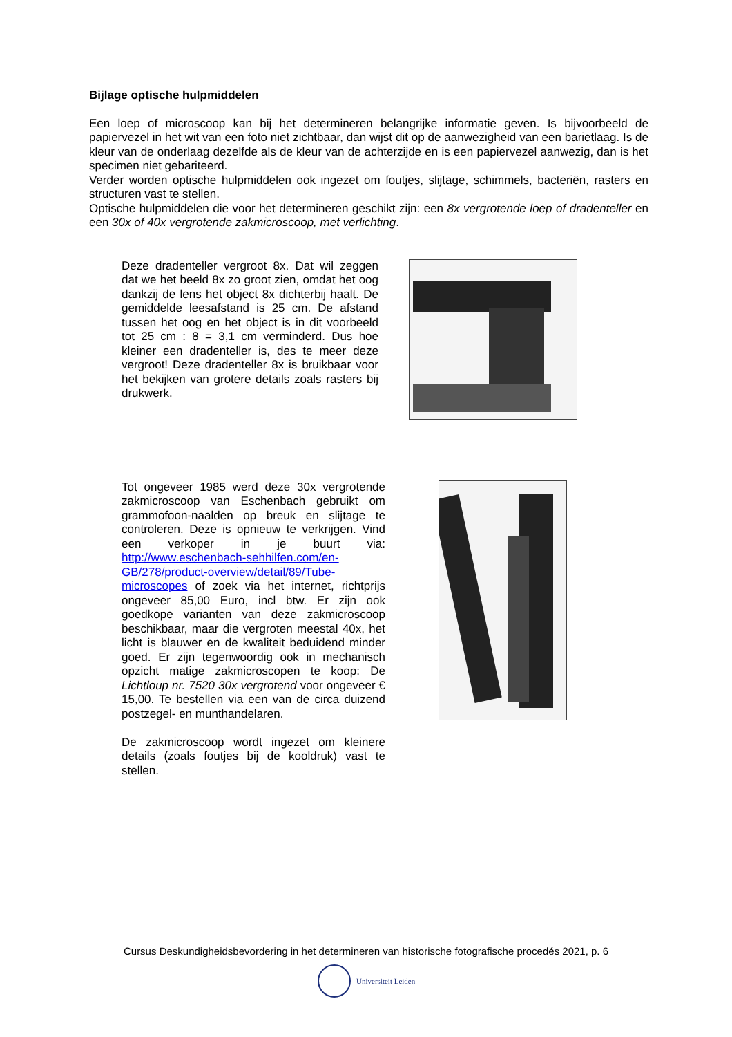Bijlage optische hulpmiddelen
Een loep of microscoop kan bij het determineren belangrijke informatie geven. Is bijvoorbeeld de papiervezel in het wit van een foto niet zichtbaar, dan wijst dit op de aanwezigheid van een barietlaag. Is de kleur van de onderlaag dezelfde als de kleur van de achterzijde en is een papiervezel aanwezig, dan is het specimen niet gebariteerd.
Verder worden optische hulpmiddelen ook ingezet om foutjes, slijtage, schimmels, bacteriën, rasters en structuren vast te stellen.
Optische hulpmiddelen die voor het determineren geschikt zijn: een 8x vergrotende loep of dradenteller en een 30x of 40x vergrotende zakmicroscoop, met verlichting.
Deze dradenteller vergroot 8x. Dat wil zeggen dat we het beeld 8x zo groot zien, omdat het oog dankzij de lens het object 8x dichterbij haalt. De gemiddelde leesafstand is 25 cm. De afstand tussen het oog en het object is in dit voorbeeld tot 25 cm : 8 = 3,1 cm verminderd. Dus hoe kleiner een dradenteller is, des te meer deze vergroot! Deze dradenteller 8x is bruikbaar voor het bekijken van grotere details zoals rasters bij drukwerk.
Tot ongeveer 1985 werd deze 30x vergrotende zakmicroscoop van Eschenbach gebruikt om grammofoon-naalden op breuk en slijtage te controleren. Deze is opnieuw te verkrijgen. Vind een verkoper in je buurt via: http://www.eschenbach-sehhilfen.com/en-GB/278/product-overview/detail/89/Tube-microscopes of zoek via het internet, richtprijs ongeveer 85,00 Euro, incl btw. Er zijn ook goedkope varianten van deze zakmicroscoop beschikbaar, maar die vergroten meestal 40x, het licht is blauwer en de kwaliteit beduidend minder goed. Er zijn tegenwoordig ook in mechanisch opzicht matige zakmicroscopen te koop: De Lichtloup nr. 7520 30x vergrotend voor ongeveer € 15,00. Te bestellen via een van de circa duizend postzegel- en munthandelaren.
De zakmicroscoop wordt ingezet om kleinere details (zoals foutjes bij de kooldruk) vast te stellen.
Cursus Deskundigheidsbevordering in het determineren van historische fotografische procedés 2021, p. 6
Universiteit Leiden